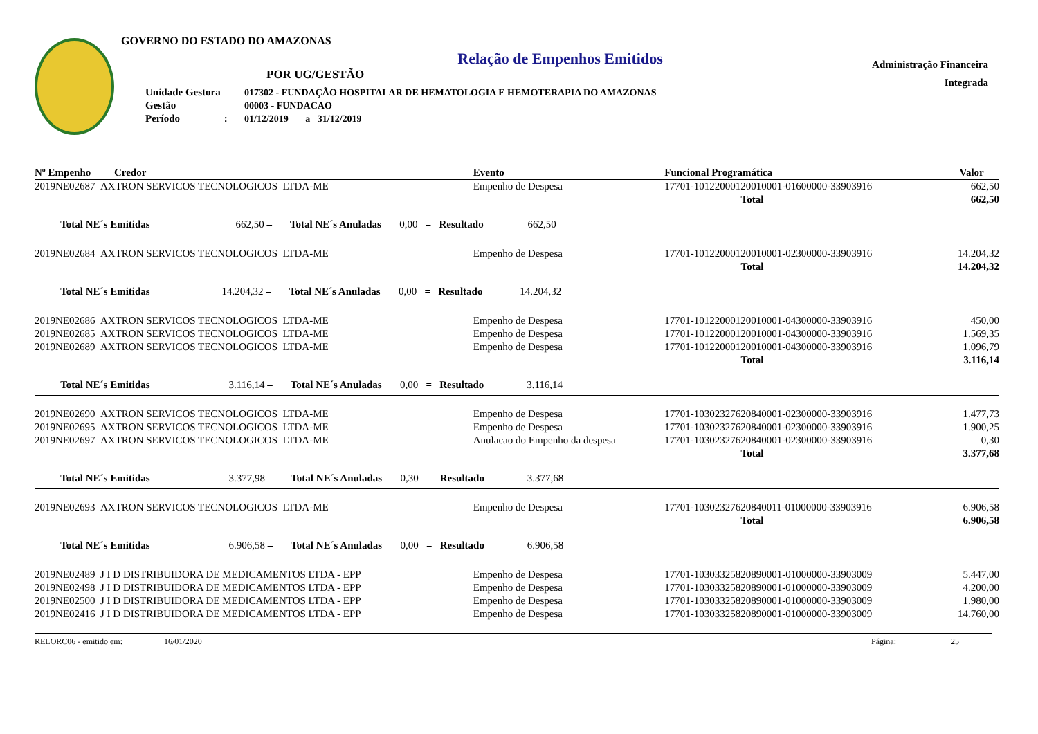GOVERNO DO ESTADO DO AMAZONAS
Relação de Empenhos Emitidos
POR UG/GESTÃO
| Unidade Gestora | 017302 - FUNDAÇÃO HOSPITALAR DE HEMATOLOGIA E HEMOTERAPIA DO AMAZONAS |
| Gestão | 00003 - FUNDACAO |
| Período : | 01/12/2019 a 31/12/2019 |
Administração Financeira
Integrada
| Nº Empenho Credor | | Evento | Funcional Programática | | Valor |
| --- | --- | --- | --- | --- | --- |
| 2019NE02687 AXTRON SERVICOS TECNOLOGICOS LTDA-ME | | Empenho de Despesa | 17701-10122000120010001-01600000-33903916 | | 662,50 |
| Total | | | | | 662,50 |
| Total NE´s Emitidas 662,50 – Total NE´s Anuladas 0,00 = Resultado 662,50 | | | | | |
| 2019NE02684 AXTRON SERVICOS TECNOLOGICOS LTDA-ME | | Empenho de Despesa | 17701-10122000120010001-02300000-33903916 | | 14.204,32 |
| Total | | | | | 14.204,32 |
| Total NE´s Emitidas 14.204,32 – Total NE´s Anuladas 0,00 = Resultado 14.204,32 | | | | | |
| 2019NE02686 AXTRON SERVICOS TECNOLOGICOS LTDA-ME | | Empenho de Despesa | 17701-10122000120010001-04300000-33903916 | | 450,00 |
| 2019NE02685 AXTRON SERVICOS TECNOLOGICOS LTDA-ME | | Empenho de Despesa | 17701-10122000120010001-04300000-33903916 | | 1.569,35 |
| 2019NE02689 AXTRON SERVICOS TECNOLOGICOS LTDA-ME | | Empenho de Despesa | 17701-10122000120010001-04300000-33903916 | | 1.096,79 |
| Total | | | | | 3.116,14 |
| Total NE´s Emitidas 3.116,14 – Total NE´s Anuladas 0,00 = Resultado 3.116,14 | | | | | |
| 2019NE02690 AXTRON SERVICOS TECNOLOGICOS LTDA-ME | | Empenho de Despesa | 17701-10302327620840001-02300000-33903916 | | 1.477,73 |
| 2019NE02695 AXTRON SERVICOS TECNOLOGICOS LTDA-ME | | Empenho de Despesa | 17701-10302327620840001-02300000-33903916 | | 1.900,25 |
| 2019NE02697 AXTRON SERVICOS TECNOLOGICOS LTDA-ME | | Anulacao do Empenho da despesa | 17701-10302327620840001-02300000-33903916 | | 0,30 |
| Total | | | | | 3.377,68 |
| Total NE´s Emitidas 3.377,98 – Total NE´s Anuladas 0,30 = Resultado 3.377,68 | | | | | |
| 2019NE02693 AXTRON SERVICOS TECNOLOGICOS LTDA-ME | | Empenho de Despesa | 17701-10302327620840011-01000000-33903916 | | 6.906,58 |
| Total | | | | | 6.906,58 |
| Total NE´s Emitidas 6.906,58 – Total NE´s Anuladas 0,00 = Resultado 6.906,58 | | | | | |
| 2019NE02489 J I D DISTRIBUIDORA DE MEDICAMENTOS LTDA - EPP | | Empenho de Despesa | 17701-10303325820890001-01000000-33903009 | | 5.447,00 |
| 2019NE02498 J I D DISTRIBUIDORA DE MEDICAMENTOS LTDA - EPP | | Empenho de Despesa | 17701-10303325820890001-01000000-33903009 | | 4.200,00 |
| 2019NE02500 J I D DISTRIBUIDORA DE MEDICAMENTOS LTDA - EPP | | Empenho de Despesa | 17701-10303325820890001-01000000-33903009 | | 1.980,00 |
| 2019NE02416 J I D DISTRIBUIDORA DE MEDICAMENTOS LTDA - EPP | | Empenho de Despesa | 17701-10303325820890001-01000000-33903009 | | 14.760,00 |
RELORC06 - emitido em: 16/01/2020 Página: 25